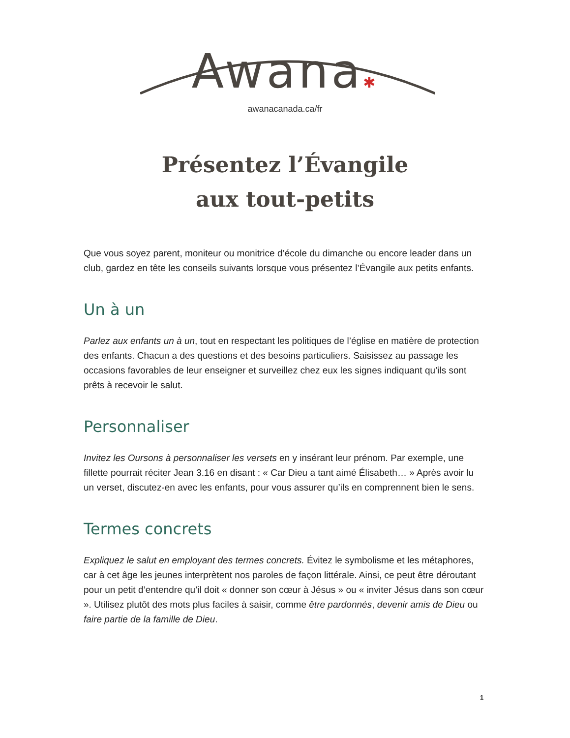Awana✱
awanacanada.ca/fr
Présentez l’Évangile
aux tout-petits
Que vous soyez parent, moniteur ou monitrice d’école du dimanche ou encore leader dans un club, gardez en tête les conseils suivants lorsque vous présentez l’Évangile aux petits enfants.
Un à un
Parlez aux enfants un à un, tout en respectant les politiques de l’église en matière de protection des enfants. Chacun a des questions et des besoins particuliers. Saisissez au passage les occasions favorables de leur enseigner et surveillez chez eux les signes indiquant qu’ils sont prêts à recevoir le salut.
Personnaliser
Invitez les Oursons à personnaliser les versets en y insérant leur prénom. Par exemple, une fillette pourrait réciter Jean 3.16 en disant : « Car Dieu a tant aimé Élisabeth… » Après avoir lu un verset, discutez-en avec les enfants, pour vous assurer qu’ils en comprennent bien le sens.
Termes concrets
Expliquez le salut en employant des termes concrets. Évitez le symbolisme et les métaphores, car à cet âge les jeunes interprètent nos paroles de façon littérale. Ainsi, ce peut être déroutant pour un petit d’entendre qu’il doit « donner son cœur à Jésus » ou « inviter Jésus dans son cœur ». Utilisez plutôt des mots plus faciles à saisir, comme être pardonnés, devenir amis de Dieu ou faire partie de la famille de Dieu.
1